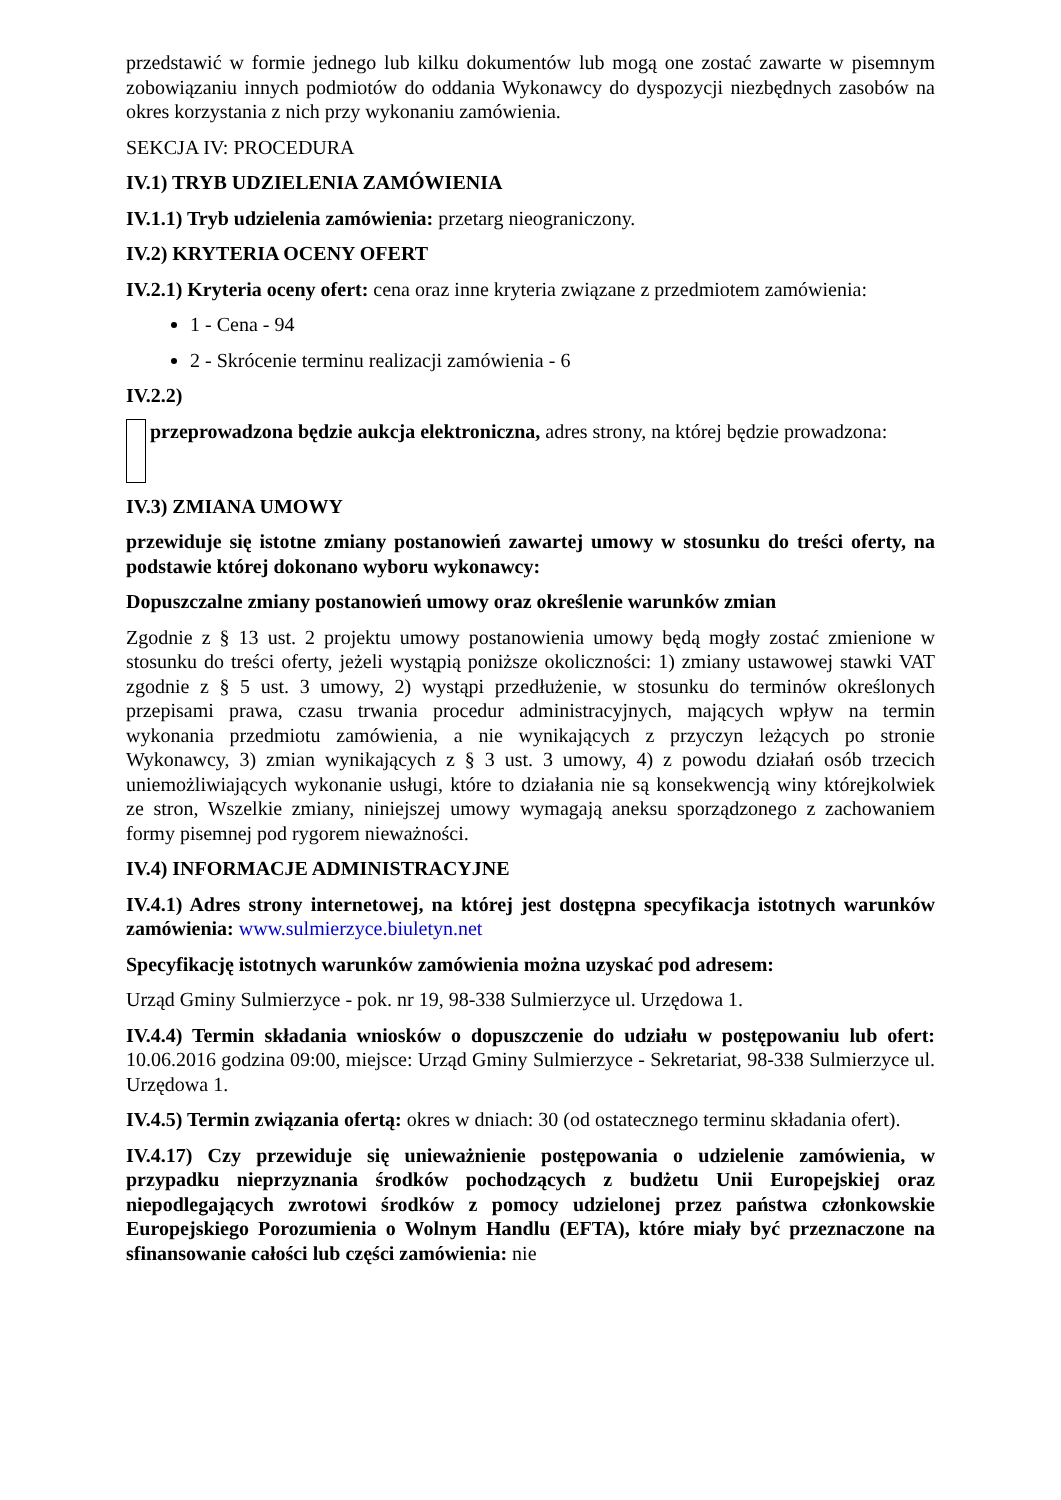przedstawić w formie jednego lub kilku dokumentów lub mogą one zostać zawarte w pisemnym zobowiązaniu innych podmiotów do oddania Wykonawcy do dyspozycji niezbędnych zasobów na okres korzystania z nich przy wykonaniu zamówienia.
SEKCJA IV: PROCEDURA
IV.1) TRYB UDZIELENIA ZAMÓWIENIA
IV.1.1) Tryb udzielenia zamówienia: przetarg nieograniczony.
IV.2) KRYTERIA OCENY OFERT
IV.2.1) Kryteria oceny ofert: cena oraz inne kryteria związane z przedmiotem zamówienia:
1 - Cena - 94
2 - Skrócenie terminu realizacji zamówienia - 6
IV.2.2)
przeprowadzona będzie aukcja elektroniczna, adres strony, na której będzie prowadzona:
IV.3) ZMIANA UMOWY
przewiduje się istotne zmiany postanowień zawartej umowy w stosunku do treści oferty, na podstawie której dokonano wyboru wykonawcy:
Dopuszczalne zmiany postanowień umowy oraz określenie warunków zmian
Zgodnie z § 13 ust. 2 projektu umowy postanowienia umowy będą mogły zostać zmienione w stosunku do treści oferty, jeżeli wystąpią poniższe okoliczności: 1) zmiany ustawowej stawki VAT zgodnie z § 5 ust. 3 umowy, 2) wystąpi przedłużenie, w stosunku do terminów określonych przepisami prawa, czasu trwania procedur administracyjnych, mających wpływ na termin wykonania przedmiotu zamówienia, a nie wynikających z przyczyn leżących po stronie Wykonawcy, 3) zmian wynikających z § 3 ust. 3 umowy, 4) z powodu działań osób trzecich uniemożliwiających wykonanie usługi, które to działania nie są konsekwencją winy którejkolwiek ze stron, Wszelkie zmiany, niniejszej umowy wymagają aneksu sporządzonego z zachowaniem formy pisemnej pod rygorem nieważności.
IV.4) INFORMACJE ADMINISTRACYJNE
IV.4.1) Adres strony internetowej, na której jest dostępna specyfikacja istotnych warunków zamówienia: www.sulmierzyce.biuletyn.net
Specyfikację istotnych warunków zamówienia można uzyskać pod adresem:
Urząd Gminy Sulmierzyce - pok. nr 19, 98-338 Sulmierzyce ul. Urzędowa 1.
IV.4.4) Termin składania wniosków o dopuszczenie do udziału w postępowaniu lub ofert: 10.06.2016 godzina 09:00, miejsce: Urząd Gminy Sulmierzyce - Sekretariat, 98-338 Sulmierzyce ul. Urzędowa 1.
IV.4.5) Termin związania ofertą: okres w dniach: 30 (od ostatecznego terminu składania ofert).
IV.4.17) Czy przewiduje się unieważnienie postępowania o udzielenie zamówienia, w przypadku nieprzyznania środków pochodzących z budżetu Unii Europejskiej oraz niepodlegających zwrotowi środków z pomocy udzielonej przez państwa członkowskie Europejskiego Porozumienia o Wolnym Handlu (EFTA), które miały być przeznaczone na sfinansowanie całości lub części zamówienia: nie